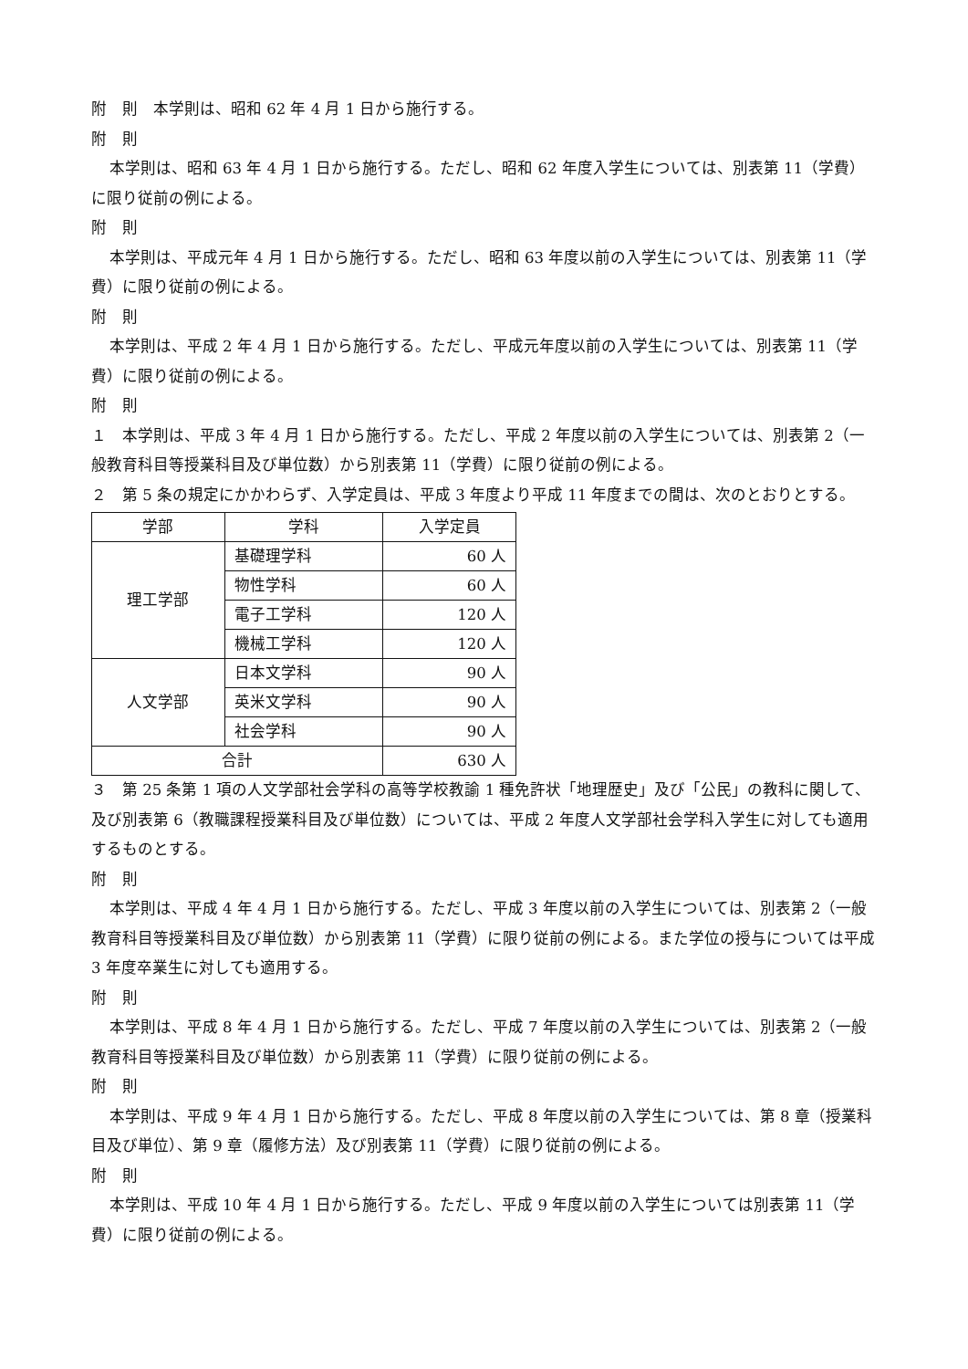附　則　本学則は、昭和 62 年 4 月 1 日から施行する。
附　則
本学則は、昭和 63 年 4 月 1 日から施行する。ただし、昭和 62 年度入学生については、別表第 11（学費）に限り従前の例による。
附　則
本学則は、平成元年 4 月 1 日から施行する。ただし、昭和 63 年度以前の入学生については、別表第 11（学費）に限り従前の例による。
附　則
本学則は、平成 2 年 4 月 1 日から施行する。ただし、平成元年度以前の入学生については、別表第 11（学費）に限り従前の例による。
附　則
１　本学則は、平成 3 年 4 月 1 日から施行する。ただし、平成 2 年度以前の入学生については、別表第 2（一般教育科目等授業科目及び単位数）から別表第 11（学費）に限り従前の例による。
２　第 5 条の規定にかかわらず、入学定員は、平成 3 年度より平成 11 年度までの間は、次のとおりとする。
| 学部 | 学科 | 入学定員 |
| --- | --- | --- |
| 理工学部 | 基礎理学科 | 60 人 |
| | 物性学科 | 60 人 |
| | 電子工学科 | 120 人 |
| | 機械工学科 | 120 人 |
| 人文学部 | 日本文学科 | 90 人 |
| | 英米文学科 | 90 人 |
| | 社会学科 | 90 人 |
| 合計 | | 630 人 |
３　第 25 条第 1 項の人文学部社会学科の高等学校教諭 1 種免許状「地理歴史」及び「公民」の教科に関して、及び別表第 6（教職課程授業科目及び単位数）については、平成 2 年度人文学部社会学科入学生に対しても適用するものとする。
附　則
本学則は、平成 4 年 4 月 1 日から施行する。ただし、平成 3 年度以前の入学生については、別表第 2（一般教育科目等授業科目及び単位数）から別表第 11（学費）に限り従前の例による。また学位の授与については平成 3 年度卒業生に対しても適用する。
附　則
本学則は、平成 8 年 4 月 1 日から施行する。ただし、平成 7 年度以前の入学生については、別表第 2（一般教育科目等授業科目及び単位数）から別表第 11（学費）に限り従前の例による。
附　則
本学則は、平成 9 年 4 月 1 日から施行する。ただし、平成 8 年度以前の入学生については、第 8 章（授業科目及び単位）、第 9 章（履修方法）及び別表第 11（学費）に限り従前の例による。
附　則
本学則は、平成 10 年 4 月 1 日から施行する。ただし、平成 9 年度以前の入学生については別表第 11（学費）に限り従前の例による。